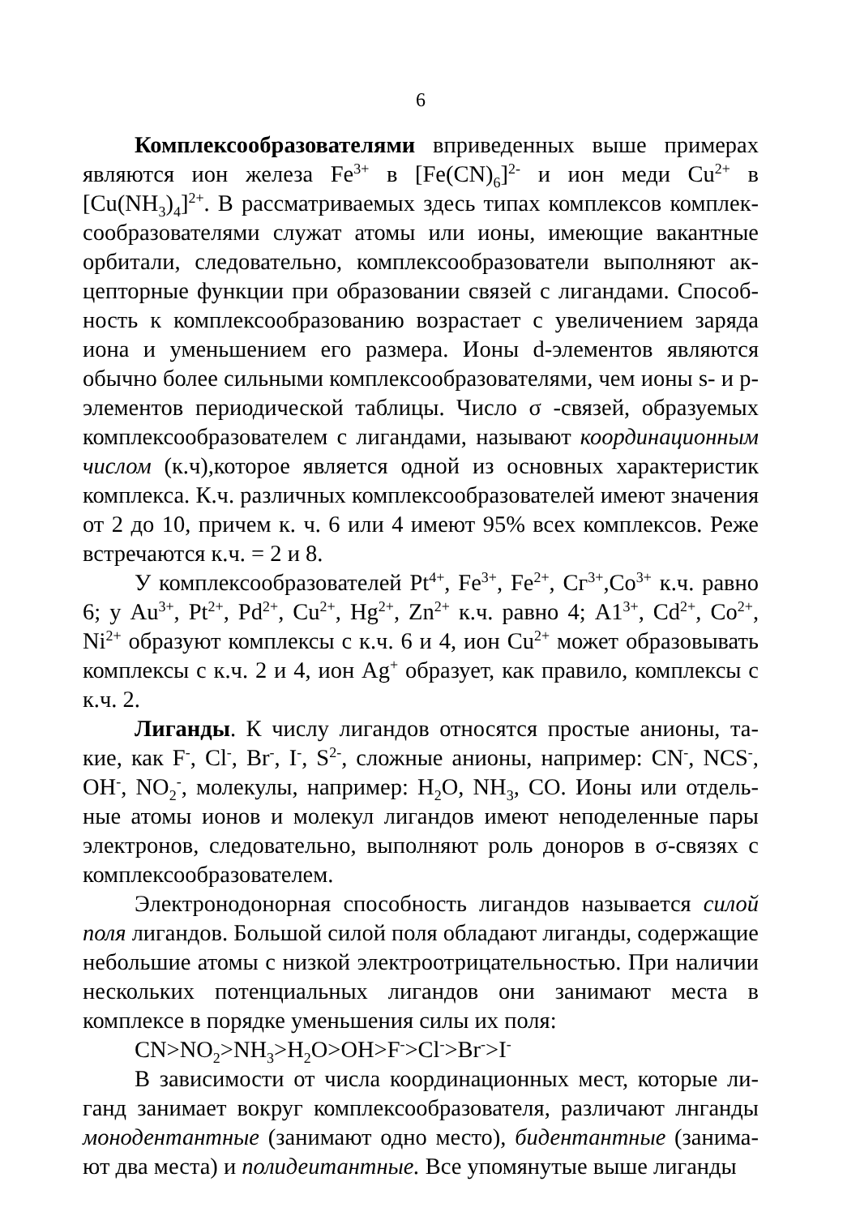6
Комплексообразователями вприведенных выше примерах являются ион железа Fe<sup>3+</sup> в [Fe(CN)<sub>6</sub>]<sup>2-</sup> и ион меди Cu<sup>2+</sup> в [Cu(NH<sub>3</sub>)<sub>4</sub>]<sup>2+</sup>. В рассматриваемых здесь типах комплексов комплек­сообразователями служат атомы или ионы, имеющие вакантные орбитали, следовательно, комплексообразователи выполняют ак­цепторные функции при образовании связей с лигандами. Способ­ность к комплексообразованию возрастает с увеличением заряда иона и уменьшением его размера. Ионы d-элементов являются обычно более сильными комплексообразователями, чем ионы s- и р-элементов периодической таблицы. Число σ -связей, образуемых комплексообразователем с лигандами, называют координационным числом (к.ч),которое является одной из основных характеристик комплекса. К.ч. различных комплексообразователей имеют значе­ния от 2 до 10, причем к. ч. 6 или 4 имеют 95% всех комплексов. Реже встречаются к.ч. = 2 и 8.
У комплексообразователей Pt<sup>4+</sup>, Fe<sup>3+</sup>, Fe<sup>2+</sup>, Сг<sup>3+</sup>,Co<sup>3+</sup> к.ч. равно 6; у Au<sup>3+</sup>, Pt<sup>2+</sup>, Pd<sup>2+</sup>, Cu<sup>2+</sup>, Hg<sup>2+</sup>, Zn<sup>2+</sup> к.ч. равно 4; A1<sup>3+</sup>, Cd<sup>2+</sup>, Co<sup>2+</sup>, Ni<sup>2+</sup> образуют комплексы с к.ч. 6 и 4, ион Cu<sup>2+</sup> может образовывать комплексы с к.ч. 2 и 4, ион Ag<sup>+</sup> образует, как правило, комплексы с к.ч. 2.
Лиганды. К числу лигандов относятся простые анионы, та­кие, как F<sup>-</sup>, Cl<sup>-</sup>, Br<sup>-</sup>, I<sup>-</sup>, S<sup>2-</sup>, сложные анионы, например: CN<sup>-</sup>, NCS<sup>-</sup>, OH<sup>-</sup>, NO<sub>2</sub><sup>-</sup>, молекулы, например: H<sub>2</sub>O, NH<sub>3</sub>, CO. Ионы или отдель­ные атомы ионов и молекул лигандов имеют неподеленные пары электронов, следовательно, выполняют роль доноров в σ-связях с комплексообразователем.
Электронодонорная способность лигандов называется силой поля лигандов. Большой силой поля обладают лиганды, содержа­щие небольшие атомы с низкой электроотрицательностью. При на­личии нескольких потенциальных лигандов они занимают места в комплексе в порядке уменьшения силы их поля:
CN>NO<sub>2</sub>>NH<sub>3</sub>>H<sub>2</sub>O>OH>F<sup>-</sup>>Cl<sup>-</sup>>Br<sup>-</sup>>I<sup>-</sup>
В зависимости от числа координационных мест, которые ли­ганд занимает вокруг комплексообразователя, различают лнганды монодентантные (занимают одно место), бидентантные (занима­ют два места) и полидеитантные. Все упомянутые выше лиганды